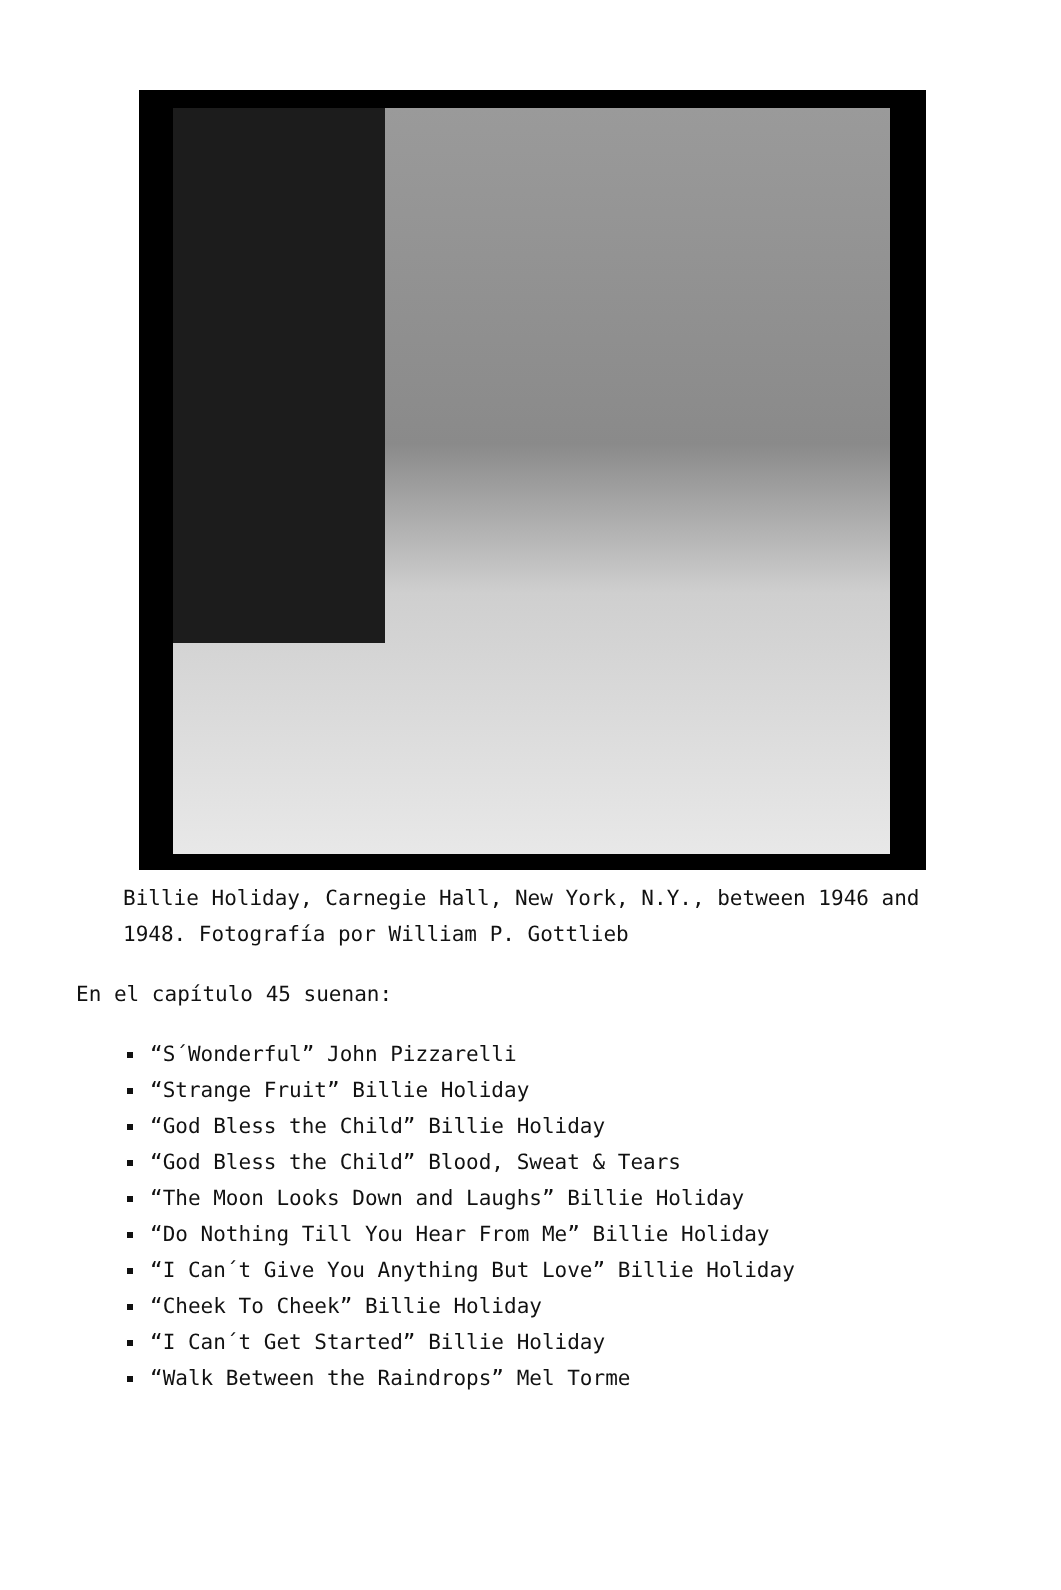Billie Holiday, Carnegie Hall, New York, N.Y., between 1946 and 1948. Fotografía por William P. Gottlieb
En el capítulo 45 suenan:
“S´Wonderful” John Pizzarelli
“Strange Fruit” Billie Holiday
“God Bless the Child” Billie Holiday
“God Bless the Child” Blood, Sweat & Tears
“The Moon Looks Down and Laughs” Billie Holiday
“Do Nothing Till You Hear From Me” Billie Holiday
“I Can´t Give You Anything But Love” Billie Holiday
“Cheek To Cheek” Billie Holiday
“I Can´t Get Started” Billie Holiday
“Walk Between the Raindrops” Mel Torme